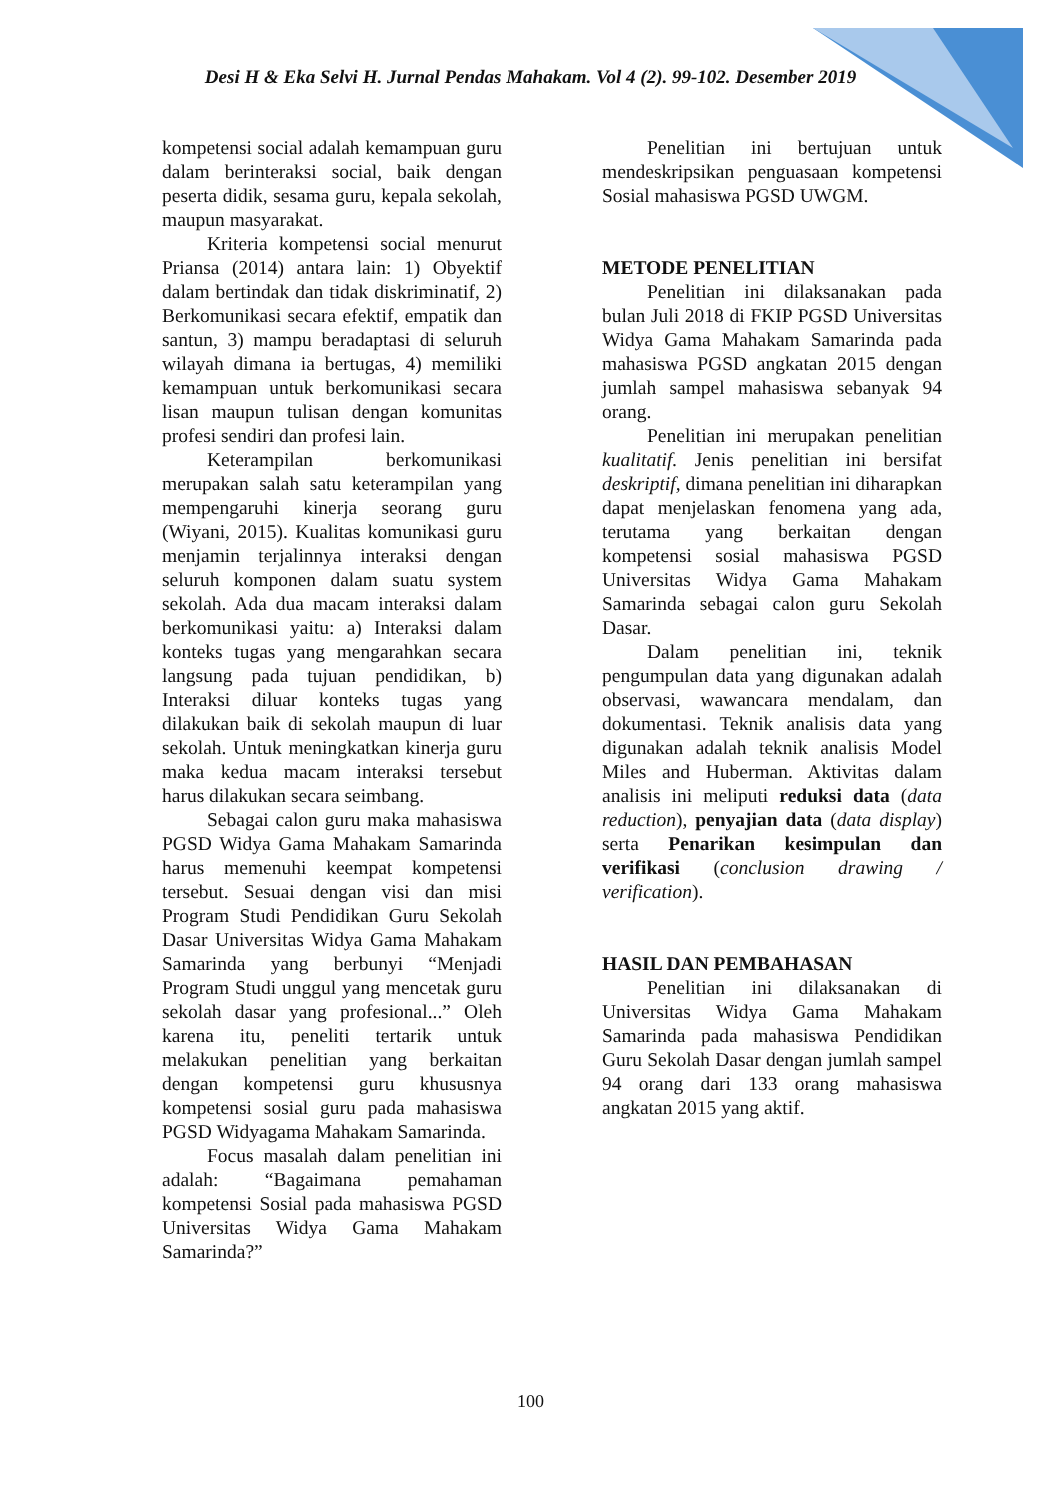Desi H & Eka Selvi H. Jurnal Pendas Mahakam. Vol 4 (2). 99-102. Desember 2019
kompetensi social adalah kemampuan guru dalam berinteraksi social, baik dengan peserta didik, sesama guru, kepala sekolah, maupun masyarakat.
Kriteria kompetensi social menurut Priansa (2014) antara lain: 1) Obyektif dalam bertindak dan tidak diskriminatif, 2) Berkomunikasi secara efektif, empatik dan santun, 3) mampu beradaptasi di seluruh wilayah dimana ia bertugas, 4) memiliki kemampuan untuk berkomunikasi secara lisan maupun tulisan dengan komunitas profesi sendiri dan profesi lain.
Keterampilan berkomunikasi merupakan salah satu keterampilan yang mempengaruhi kinerja seorang guru (Wiyani, 2015). Kualitas komunikasi guru menjamin terjalinnya interaksi dengan seluruh komponen dalam suatu system sekolah. Ada dua macam interaksi dalam berkomunikasi yaitu: a) Interaksi dalam konteks tugas yang mengarahkan secara langsung pada tujuan pendidikan, b) Interaksi diluar konteks tugas yang dilakukan baik di sekolah maupun di luar sekolah. Untuk meningkatkan kinerja guru maka kedua macam interaksi tersebut harus dilakukan secara seimbang.
Sebagai calon guru maka mahasiswa PGSD Widya Gama Mahakam Samarinda harus memenuhi keempat kompetensi tersebut. Sesuai dengan visi dan misi Program Studi Pendidikan Guru Sekolah Dasar Universitas Widya Gama Mahakam Samarinda yang berbunyi “Menjadi Program Studi unggul yang mencetak guru sekolah dasar yang profesional...” Oleh karena itu, peneliti tertarik untuk melakukan penelitian yang berkaitan dengan kompetensi guru khususnya kompetensi sosial guru pada mahasiswa PGSD Widyagama Mahakam Samarinda.
Focus masalah dalam penelitian ini adalah: “Bagaimana pemahaman kompetensi Sosial pada mahasiswa PGSD Universitas Widya Gama Mahakam Samarinda?”
Penelitian ini bertujuan untuk mendeskripsikan penguasaan kompetensi Sosial mahasiswa PGSD UWGM.
METODE PENELITIAN
Penelitian ini dilaksanakan pada bulan Juli 2018 di FKIP PGSD Universitas Widya Gama Mahakam Samarinda pada mahasiswa PGSD angkatan 2015 dengan jumlah sampel mahasiswa sebanyak 94 orang.
Penelitian ini merupakan penelitian kualitatif. Jenis penelitian ini bersifat deskriptif, dimana penelitian ini diharapkan dapat menjelaskan fenomena yang ada, terutama yang berkaitan dengan kompetensi sosial mahasiswa PGSD Universitas Widya Gama Mahakam Samarinda sebagai calon guru Sekolah Dasar.
Dalam penelitian ini, teknik pengumpulan data yang digunakan adalah observasi, wawancara mendalam, dan dokumentasi. Teknik analisis data yang digunakan adalah teknik analisis Model Miles and Huberman. Aktivitas dalam analisis ini meliputi reduksi data (data reduction), penyajian data (data display) serta Penarikan kesimpulan dan verifikasi (conclusion drawing / verification).
HASIL DAN PEMBAHASAN
Penelitian ini dilaksanakan di Universitas Widya Gama Mahakam Samarinda pada mahasiswa Pendidikan Guru Sekolah Dasar dengan jumlah sampel 94 orang dari 133 orang mahasiswa angkatan 2015 yang aktif.
100